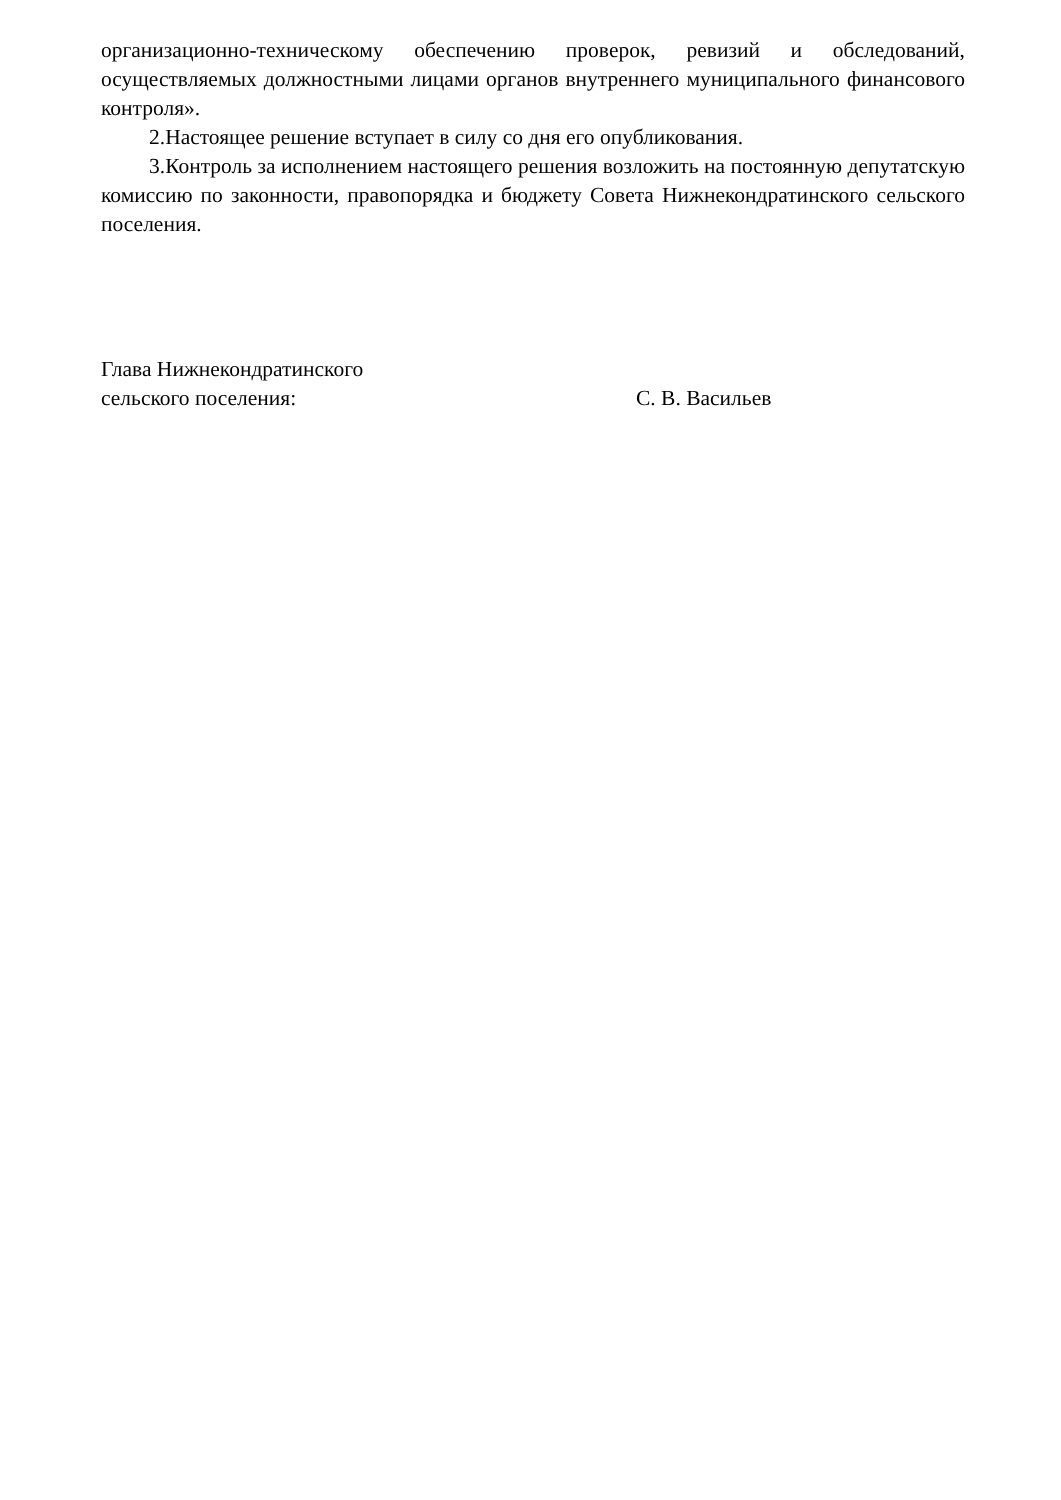организационно-техническому обеспечению проверок, ревизий и обследований, осуществляемых должностными лицами органов внутреннего муниципального финансового контроля».
2.Настоящее решение вступает в силу со дня его опубликования.
3.Контроль за исполнением настоящего решения возложить на постоянную депутатскую комиссию по законности, правопорядка и бюджету Совета Нижнекондратинского сельского поселения.
Глава Нижнекондратинского
сельского поселения:
С. В. Васильев